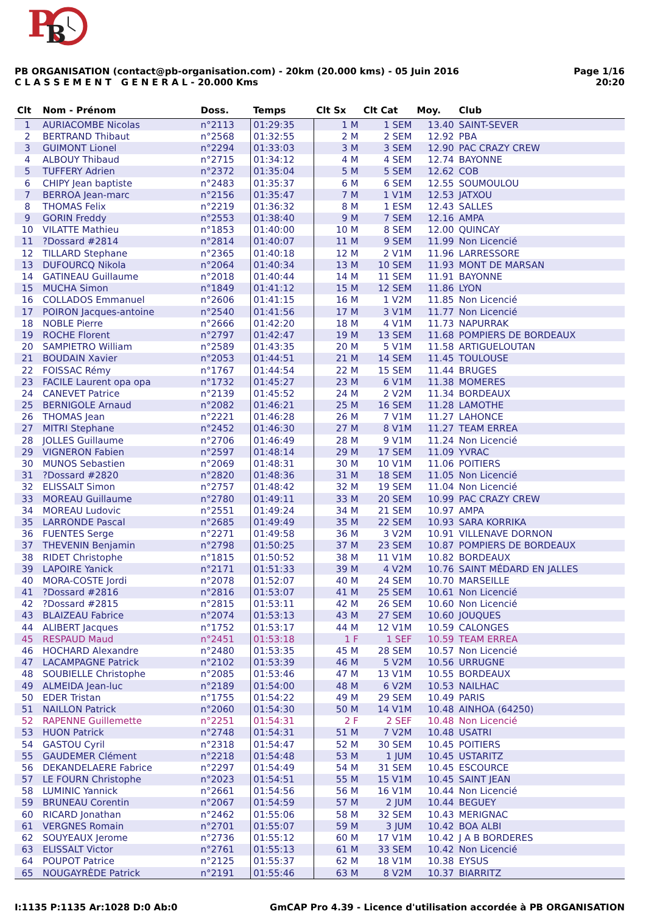P
B
PB ORGANISATION (contact@pb-organisation.com) - 20km (20.000 kms) - 05 Juin 2016
C L A S S E M E N T G E N E R A L - 20.000 Kms
Page 1/16
20:20
| Clt | Nom - Prénom | Doss. | Temps | Clt Sx | Clt Cat | Moy. | Club |
| --- | --- | --- | --- | --- | --- | --- | --- |
| 1 | AURIACOMBE Nicolas | n°2113 | 01:29:35 | 1 M | 1 SEM | 13.40 | SAINT-SEVER |
| 2 | BERTRAND Thibaut | n°2568 | 01:32:55 | 2 M | 2 SEM | 12.92 | PBA |
| 3 | GUIMONT Lionel | n°2294 | 01:33:03 | 3 M | 3 SEM | 12.90 | PAC CRAZY CREW |
| 4 | ALBOUY Thibaud | n°2715 | 01:34:12 | 4 M | 4 SEM | 12.74 | BAYONNE |
| 5 | TUFFERY Adrien | n°2372 | 01:35:04 | 5 M | 5 SEM | 12.62 | COB |
| 6 | CHIPY Jean baptiste | n°2483 | 01:35:37 | 6 M | 6 SEM | 12.55 | SOUMOULOU |
| 7 | BERROA Jean-marc | n°2156 | 01:35:47 | 7 M | 1 V1M | 12.53 | JATXOU |
| 8 | THOMAS Felix | n°2219 | 01:36:32 | 8 M | 1 ESM | 12.43 | SALLES |
| 9 | GORIN Freddy | n°2553 | 01:38:40 | 9 M | 7 SEM | 12.16 | AMPA |
| 10 | VILATTE Mathieu | n°1853 | 01:40:00 | 10 M | 8 SEM | 12.00 | QUINCAY |
| 11 | ?Dossard #2814 | n°2814 | 01:40:07 | 11 M | 9 SEM | 11.99 | Non Licencié |
| 12 | TILLARD Stephane | n°2365 | 01:40:18 | 12 M | 2 V1M | 11.96 | LARRESSORE |
| 13 | DUFOURCQ Nikola | n°2064 | 01:40:34 | 13 M | 10 SEM | 11.93 | MONT DE MARSAN |
| 14 | GATINEAU Guillaume | n°2018 | 01:40:44 | 14 M | 11 SEM | 11.91 | BAYONNE |
| 15 | MUCHA Simon | n°1849 | 01:41:12 | 15 M | 12 SEM | 11.86 | LYON |
| 16 | COLLADOS Emmanuel | n°2606 | 01:41:15 | 16 M | 1 V2M | 11.85 | Non Licencié |
| 17 | POIRON Jacques-antoine | n°2540 | 01:41:56 | 17 M | 3 V1M | 11.77 | Non Licencié |
| 18 | NOBLE Pierre | n°2666 | 01:42:20 | 18 M | 4 V1M | 11.73 | NAPURRAK |
| 19 | ROCHE Florent | n°2797 | 01:42:47 | 19 M | 13 SEM | 11.68 | POMPIERS DE BORDEAUX |
| 20 | SAMPIETRO William | n°2589 | 01:43:35 | 20 M | 5 V1M | 11.58 | ARTIGUELOUTAN |
| 21 | BOUDAIN Xavier | n°2053 | 01:44:51 | 21 M | 14 SEM | 11.45 | TOULOUSE |
| 22 | FOISSAC Rémy | n°1767 | 01:44:54 | 22 M | 15 SEM | 11.44 | BRUGES |
| 23 | FACILE Laurent opa opa | n°1732 | 01:45:27 | 23 M | 6 V1M | 11.38 | MOMERES |
| 24 | CANEVET Patrice | n°2139 | 01:45:52 | 24 M | 2 V2M | 11.34 | BORDEAUX |
| 25 | BERNIGOLE Arnaud | n°2082 | 01:46:21 | 25 M | 16 SEM | 11.28 | LAMOTHE |
| 26 | THOMAS Jean | n°2221 | 01:46:28 | 26 M | 7 V1M | 11.27 | LAHONCE |
| 27 | MITRI Stephane | n°2452 | 01:46:30 | 27 M | 8 V1M | 11.27 | TEAM ERREA |
| 28 | JOLLES Guillaume | n°2706 | 01:46:49 | 28 M | 9 V1M | 11.24 | Non Licencié |
| 29 | VIGNERON Fabien | n°2597 | 01:48:14 | 29 M | 17 SEM | 11.09 | YVRAC |
| 30 | MUNOS Sebastien | n°2069 | 01:48:31 | 30 M | 10 V1M | 11.06 | POITIERS |
| 31 | ?Dossard #2820 | n°2820 | 01:48:36 | 31 M | 18 SEM | 11.05 | Non Licencié |
| 32 | ELISSALT Simon | n°2757 | 01:48:42 | 32 M | 19 SEM | 11.04 | Non Licencié |
| 33 | MOREAU Guillaume | n°2780 | 01:49:11 | 33 M | 20 SEM | 10.99 | PAC CRAZY CREW |
| 34 | MOREAU Ludovic | n°2551 | 01:49:24 | 34 M | 21 SEM | 10.97 | AMPA |
| 35 | LARRONDE Pascal | n°2685 | 01:49:49 | 35 M | 22 SEM | 10.93 | SARA KORRIKA |
| 36 | FUENTES Serge | n°2271 | 01:49:58 | 36 M | 3 V2M | 10.91 | VILLENAVE DORNON |
| 37 | THEVENIN Benjamin | n°2798 | 01:50:25 | 37 M | 23 SEM | 10.87 | POMPIERS DE BORDEAUX |
| 38 | RIDET Christophe | n°1815 | 01:50:52 | 38 M | 11 V1M | 10.82 | BORDEAUX |
| 39 | LAPOIRE Yanick | n°2171 | 01:51:33 | 39 M | 4 V2M | 10.76 | SAINT MÉDARD EN JALLES |
| 40 | MORA-COSTE Jordi | n°2078 | 01:52:07 | 40 M | 24 SEM | 10.70 | MARSEILLE |
| 41 | ?Dossard #2816 | n°2816 | 01:53:07 | 41 M | 25 SEM | 10.61 | Non Licencié |
| 42 | ?Dossard #2815 | n°2815 | 01:53:11 | 42 M | 26 SEM | 10.60 | Non Licencié |
| 43 | BLAIZEAU Fabrice | n°2074 | 01:53:13 | 43 M | 27 SEM | 10.60 | JOUQUES |
| 44 | ALIBERT Jacques | n°1752 | 01:53:17 | 44 M | 12 V1M | 10.59 | CALONGES |
| 45 | RESPAUD Maud | n°2451 | 01:53:18 | 1 F | 1 SEF | 10.59 | TEAM ERREA |
| 46 | HOCHARD Alexandre | n°2480 | 01:53:35 | 45 M | 28 SEM | 10.57 | Non Licencié |
| 47 | LACAMPAGNE Patrick | n°2102 | 01:53:39 | 46 M | 5 V2M | 10.56 | URRUGNE |
| 48 | SOUBIELLE Christophe | n°2085 | 01:53:46 | 47 M | 13 V1M | 10.55 | BORDEAUX |
| 49 | ALMEIDA Jean-luc | n°2189 | 01:54:00 | 48 M | 6 V2M | 10.53 | NAILHAC |
| 50 | EDER Tristan | n°1755 | 01:54:22 | 49 M | 29 SEM | 10.49 | PARIS |
| 51 | NAILLON Patrick | n°2060 | 01:54:30 | 50 M | 14 V1M | 10.48 | AINHOA (64250) |
| 52 | RAPENNE Guillemette | n°2251 | 01:54:31 | 2 F | 2 SEF | 10.48 | Non Licencié |
| 53 | HUON Patrick | n°2748 | 01:54:31 | 51 M | 7 V2M | 10.48 | USATRI |
| 54 | GASTOU Cyril | n°2318 | 01:54:47 | 52 M | 30 SEM | 10.45 | POITIERS |
| 55 | GAUDEMER Clément | n°2218 | 01:54:48 | 53 M | 1 JUM | 10.45 | USTARITZ |
| 56 | DEKANDELAERE Fabrice | n°2297 | 01:54:49 | 54 M | 31 SEM | 10.45 | ESCOURCE |
| 57 | LE FOURN Christophe | n°2023 | 01:54:51 | 55 M | 15 V1M | 10.45 | SAINT JEAN |
| 58 | LUMINIC Yannick | n°2661 | 01:54:56 | 56 M | 16 V1M | 10.44 | Non Licencié |
| 59 | BRUNEAU Corentin | n°2067 | 01:54:59 | 57 M | 2 JUM | 10.44 | BEGUEY |
| 60 | RICARD Jonathan | n°2462 | 01:55:06 | 58 M | 32 SEM | 10.43 | MERIGNAC |
| 61 | VERGNES Romain | n°2701 | 01:55:07 | 59 M | 3 JUM | 10.42 | BOA ALBI |
| 62 | SOUYEAUX Jerome | n°2736 | 01:55:12 | 60 M | 17 V1M | 10.42 | J A B BORDERES |
| 63 | ELISSALT Victor | n°2761 | 01:55:13 | 61 M | 33 SEM | 10.42 | Non Licencié |
| 64 | POUPOT Patrice | n°2125 | 01:55:37 | 62 M | 18 V1M | 10.38 | EYSUS |
| 65 | NOUGAYRÈDE Patrick | n°2191 | 01:55:46 | 63 M | 8 V2M | 10.37 | BIARRITZ |
I:1135 P:1135 Ar:1028 D:0 Ab:0 GmCAP Pro 4.39 - Licence d'utilisation accordée à PB ORGANISATION